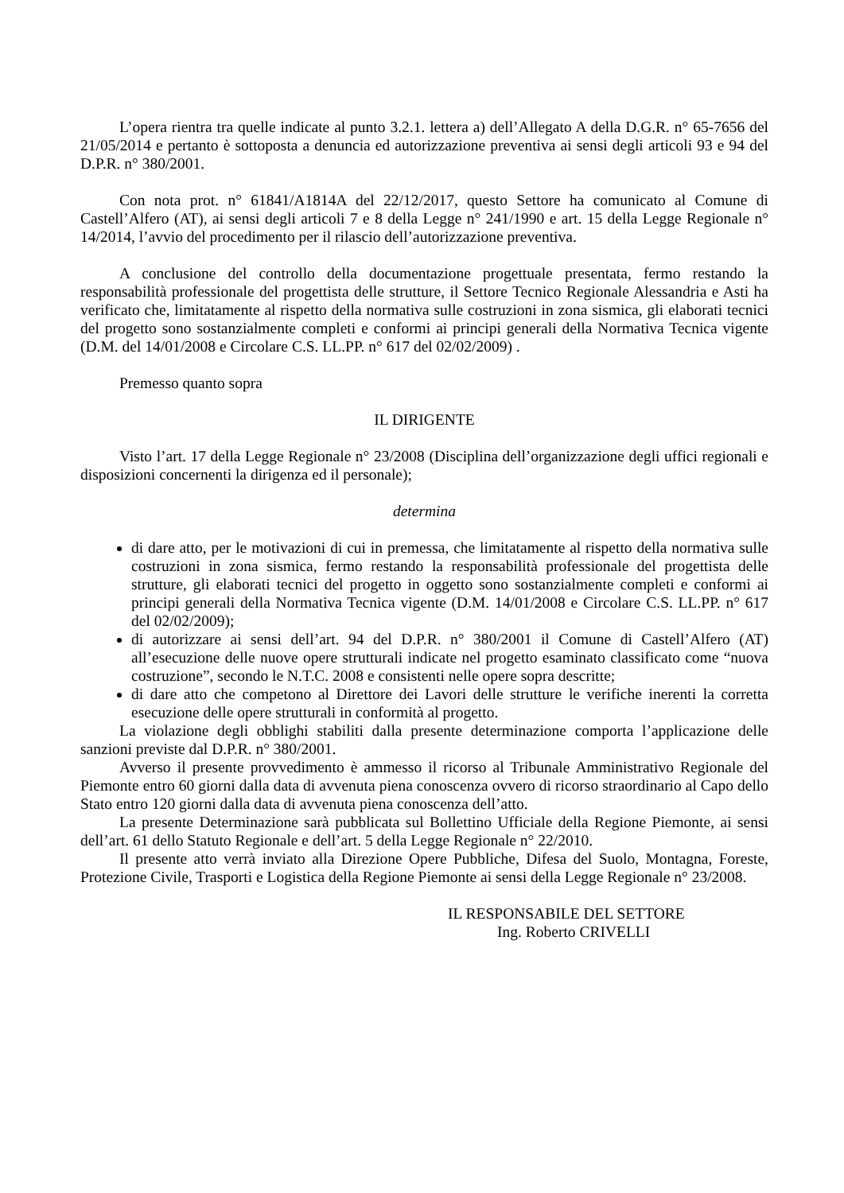L’opera rientra tra quelle indicate al punto 3.2.1. lettera a) dell’Allegato A della D.G.R. n° 65-7656 del 21/05/2014 e pertanto è sottoposta a denuncia ed autorizzazione preventiva ai sensi degli articoli 93 e 94 del D.P.R. n° 380/2001.
Con nota prot. n° 61841/A1814A del 22/12/2017, questo Settore ha comunicato al Comune di Castell’Alfero (AT), ai sensi degli articoli 7 e 8 della Legge n° 241/1990 e art. 15 della Legge Regionale n° 14/2014, l’avvio del procedimento per il rilascio dell’autorizzazione preventiva.
A conclusione del controllo della documentazione progettuale presentata, fermo restando la responsabilità professionale del progettista delle strutture, il Settore Tecnico Regionale Alessandria e Asti ha verificato che, limitatamente al rispetto della normativa sulle costruzioni in zona sismica, gli elaborati tecnici del progetto sono sostanzialmente completi e conformi ai principi generali della Normativa Tecnica vigente (D.M. del 14/01/2008 e Circolare C.S. LL.PP. n° 617 del 02/02/2009) .
Premesso quanto sopra
IL DIRIGENTE
Visto l’art. 17 della Legge Regionale n° 23/2008 (Disciplina dell’organizzazione degli uffici regionali e disposizioni concernenti la dirigenza ed il personale);
determina
di dare atto, per le motivazioni di cui in premessa, che limitatamente al rispetto della normativa sulle costruzioni in zona sismica, fermo restando la responsabilità professionale del progettista delle strutture, gli elaborati tecnici del progetto in oggetto sono sostanzialmente completi e conformi ai principi generali della Normativa Tecnica vigente (D.M. 14/01/2008 e Circolare C.S. LL.PP. n° 617 del 02/02/2009);
di autorizzare ai sensi dell’art. 94 del D.P.R. n° 380/2001 il Comune di Castell’Alfero (AT) all’esecuzione delle nuove opere strutturali indicate nel progetto esaminato classificato come “nuova costruzione”, secondo le N.T.C. 2008 e consistenti nelle opere sopra descritte;
di dare atto che competono al Direttore dei Lavori delle strutture le verifiche inerenti la corretta esecuzione delle opere strutturali in conformità al progetto.
La violazione degli obblighi stabiliti dalla presente determinazione comporta l’applicazione delle sanzioni previste dal D.P.R. n° 380/2001.
Avverso il presente provvedimento è ammesso il ricorso al Tribunale Amministrativo Regionale del Piemonte entro 60 giorni dalla data di avvenuta piena conoscenza ovvero di ricorso straordinario al Capo dello Stato entro 120 giorni dalla data di avvenuta piena conoscenza dell’atto.
La presente Determinazione sarà pubblicata sul Bollettino Ufficiale della Regione Piemonte, ai sensi dell’art. 61 dello Statuto Regionale e dell’art. 5 della Legge Regionale n° 22/2010.
Il presente atto verrà inviato alla Direzione Opere Pubbliche, Difesa del Suolo, Montagna, Foreste, Protezione Civile, Trasporti e Logistica della Regione Piemonte ai sensi della Legge Regionale n° 23/2008.
IL RESPONSABILE DEL SETTORE
Ing. Roberto CRIVELLI